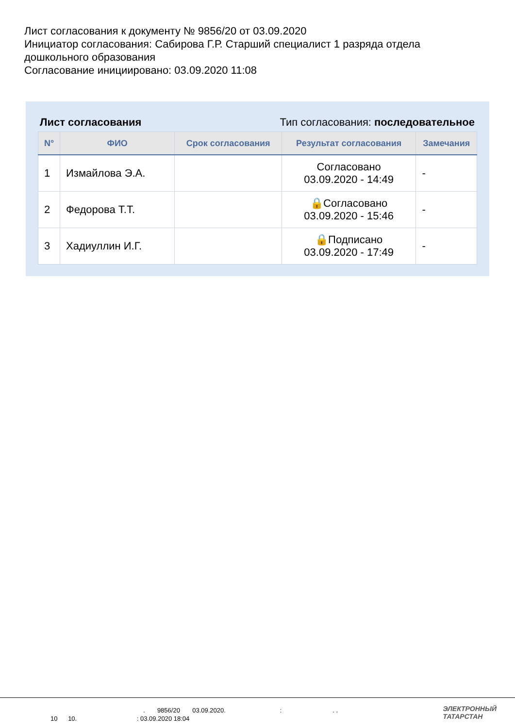Лист согласования к документу № 9856/20 от 03.09.2020
Инициатор согласования: Сабирова Г.Р. Старший специалист 1 разряда отдела дошкольного образования
Согласование инициировано: 03.09.2020 11:08
Лист согласования Тип согласования: последовательное
| N° | ФИО | Срок согласования | Результат согласования | Замечания |
| --- | --- | --- | --- | --- |
| 1 | Измайлова Э.А. | | Согласовано 03.09.2020 - 14:49 | - |
| 2 | Федорова Т.Т. | | 🔒Согласовано 03.09.2020 - 15:46 | - |
| 3 | Хадиуллин И.Г. | | 🔒Подписано 03.09.2020 - 17:49 | - |
. 9856/20 03.09.2020. : . .
10 10. : 03.09.2020 18:04
ЭЛЕКТРОННЫЙ
ТАТАРСТАН